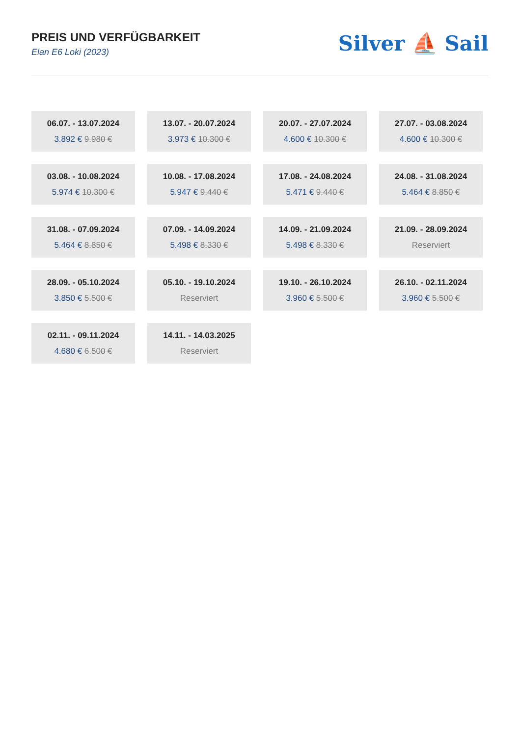PREIS UND VERFÜGBARKEIT
Elan E6 Loki (2023)
Silver ⛵ Sail
06.07. - 13.07.2024
3.892 € 9.980 €
13.07. - 20.07.2024
3.973 € 10.300 €
20.07. - 27.07.2024
4.600 € 10.300 €
27.07. - 03.08.2024
4.600 € 10.300 €
03.08. - 10.08.2024
5.974 € 10.300 €
10.08. - 17.08.2024
5.947 € 9.440 €
17.08. - 24.08.2024
5.471 € 9.440 €
24.08. - 31.08.2024
5.464 € 8.850 €
31.08. - 07.09.2024
5.464 € 8.850 €
07.09. - 14.09.2024
5.498 € 8.330 €
14.09. - 21.09.2024
5.498 € 8.330 €
21.09. - 28.09.2024
Reserviert
28.09. - 05.10.2024
3.850 € 5.500 €
05.10. - 19.10.2024
Reserviert
19.10. - 26.10.2024
3.960 € 5.500 €
26.10. - 02.11.2024
3.960 € 5.500 €
02.11. - 09.11.2024
4.680 € 6.500 €
14.11. - 14.03.2025
Reserviert